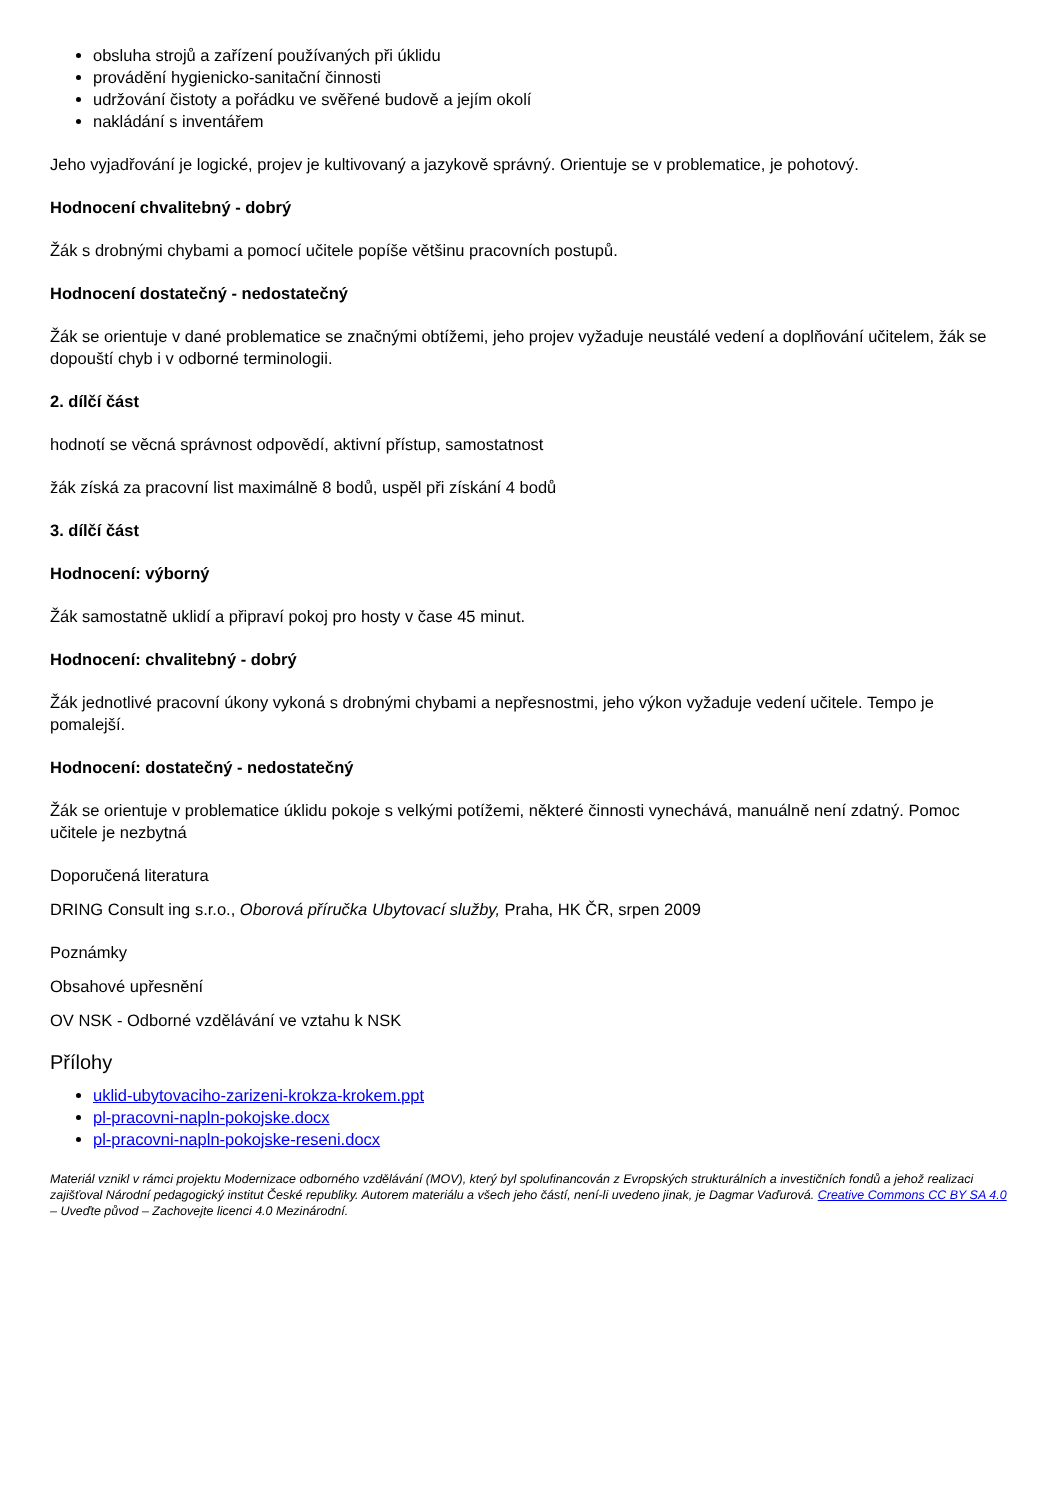obsluha strojů a zařízení používaných při úklidu
provádění hygienicko-sanitační činnosti
udržování čistoty a pořádku ve svěřené budově a jejím okolí
nakládání s inventářem
Jeho vyjadřování je logické, projev je kultivovaný a jazykově správný. Orientuje se v problematice, je pohotový.
Hodnocení chvalitebný - dobrý
Žák s drobnými chybami a pomocí učitele popíše většinu pracovních postupů.
Hodnocení dostatečný - nedostatečný
Žák se orientuje v dané problematice se značnými obtížemi, jeho projev vyžaduje neustálé vedení a doplňování učitelem, žák se dopouští chyb i v odborné terminologii.
2. dílčí část
hodnotí se věcná správnost odpovědí, aktivní přístup, samostatnost
žák získá za pracovní list maximálně 8 bodů, uspěl při získání 4 bodů
3. dílčí část
Hodnocení: výborný
Žák samostatně uklidí a připraví pokoj pro hosty v čase 45 minut.
Hodnocení: chvalitebný - dobrý
Žák jednotlivé pracovní úkony vykoná s drobnými chybami a nepřesnostmi, jeho výkon vyžaduje vedení učitele. Tempo je pomalejší.
Hodnocení: dostatečný - nedostatečný
Žák se orientuje v problematice úklidu pokoje s velkými potížemi, některé činnosti vynechává, manuálně není zdatný. Pomoc učitele je nezbytná
Doporučená literatura
DRING Consult ing s.r.o., Oborová příručka Ubytovací služby, Praha, HK ČR, srpen 2009
Poznámky
Obsahové upřesnění
OV NSK - Odborné vzdělávání ve vztahu k NSK
Přílohy
uklid-ubytovaciho-zarizeni-krokza-krokem.ppt
pl-pracovni-napln-pokojske.docx
pl-pracovni-napln-pokojske-reseni.docx
Materiál vznikl v rámci projektu Modernizace odborného vzdělávání (MOV), který byl spolufinancován z Evropských strukturálních a investičních fondů a jehož realizaci zajišťoval Národní pedagogický institut České republiky. Autorem materiálu a všech jeho částí, není-li uvedeno jinak, je Dagmar Vaďurová. Creative Commons CC BY SA 4.0 – Uveďte původ – Zachovejte licenci 4.0 Mezinárodní.